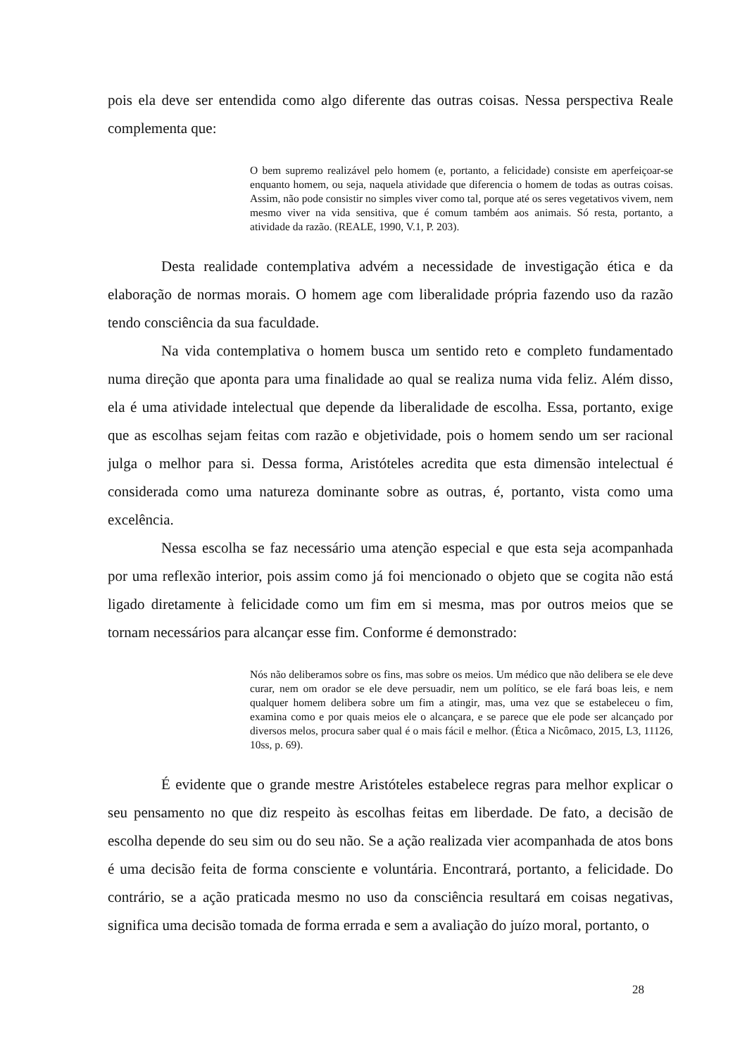pois ela deve ser entendida como algo diferente das outras coisas. Nessa perspectiva Reale complementa que:
O bem supremo realizável pelo homem (e, portanto, a felicidade) consiste em aperfeiçoar-se enquanto homem, ou seja, naquela atividade que diferencia o homem de todas as outras coisas. Assim, não pode consistir no simples viver como tal, porque até os seres vegetativos vivem, nem mesmo viver na vida sensitiva, que é comum também aos animais. Só resta, portanto, a atividade da razão. (REALE, 1990, V.1, P. 203).
Desta realidade contemplativa advém a necessidade de investigação ética e da elaboração de normas morais. O homem age com liberalidade própria fazendo uso da razão tendo consciência da sua faculdade.
Na vida contemplativa o homem busca um sentido reto e completo fundamentado numa direção que aponta para uma finalidade ao qual se realiza numa vida feliz. Além disso, ela é uma atividade intelectual que depende da liberalidade de escolha. Essa, portanto, exige que as escolhas sejam feitas com razão e objetividade, pois o homem sendo um ser racional julga o melhor para si. Dessa forma, Aristóteles acredita que esta dimensão intelectual é considerada como uma natureza dominante sobre as outras, é, portanto, vista como uma excelência.
Nessa escolha se faz necessário uma atenção especial e que esta seja acompanhada por uma reflexão interior, pois assim como já foi mencionado o objeto que se cogita não está ligado diretamente à felicidade como um fim em si mesma, mas por outros meios que se tornam necessários para alcançar esse fim. Conforme é demonstrado:
Nós não deliberamos sobre os fins, mas sobre os meios. Um médico que não delibera se ele deve curar, nem om orador se ele deve persuadir, nem um político, se ele fará boas leis, e nem qualquer homem delibera sobre um fim a atingir, mas, uma vez que se estabeleceu o fim, examina como e por quais meios ele o alcançara, e se parece que ele pode ser alcançado por diversos melos, procura saber qual é o mais fácil e melhor. (Ética a Nicômaco, 2015, L3, 11126, 10ss, p. 69).
É evidente que o grande mestre Aristóteles estabelece regras para melhor explicar o seu pensamento no que diz respeito às escolhas feitas em liberdade. De fato, a decisão de escolha depende do seu sim ou do seu não. Se a ação realizada vier acompanhada de atos bons é uma decisão feita de forma consciente e voluntária. Encontrará, portanto, a felicidade. Do contrário, se a ação praticada mesmo no uso da consciência resultará em coisas negativas, significa uma decisão tomada de forma errada e sem a avaliação do juízo moral, portanto, o
28